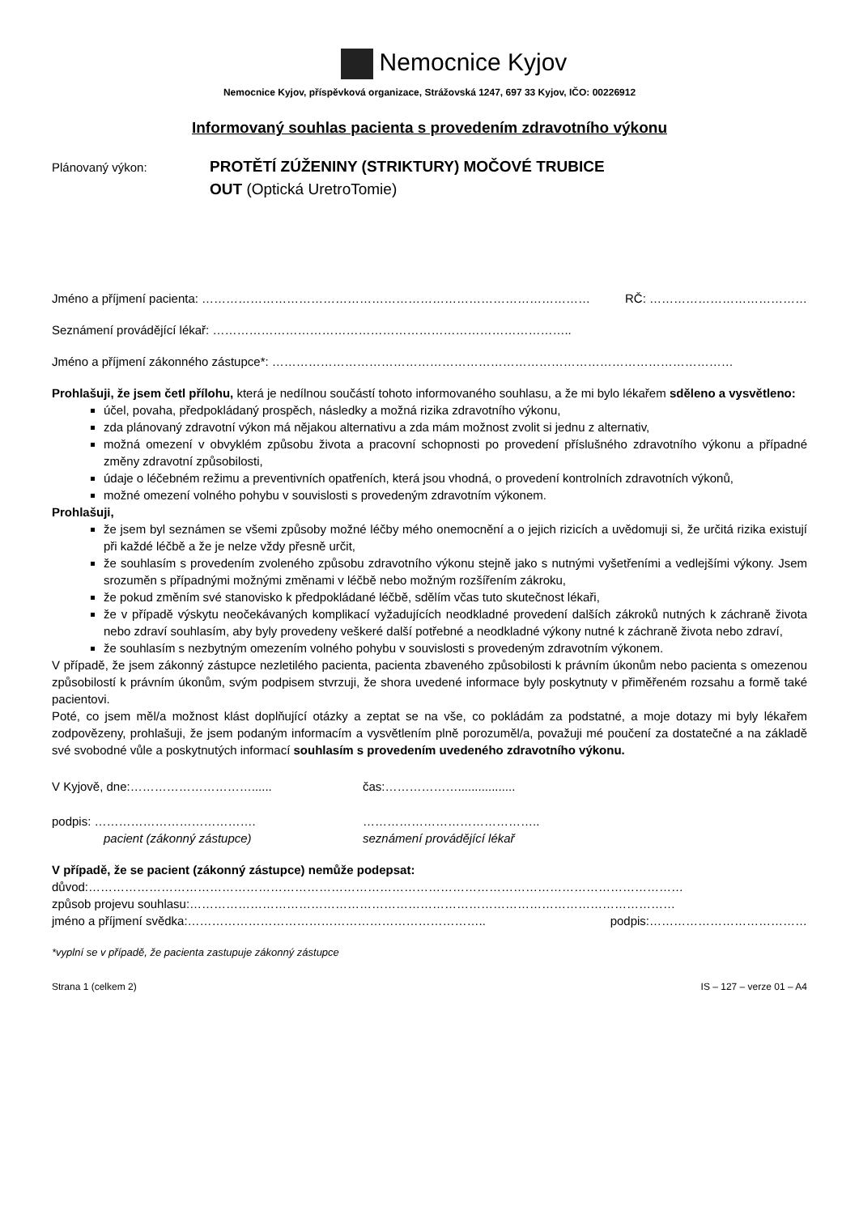Nemocnice Kyjov
Nemocnice Kyjov, příspěvková organizace, Strážovská 1247, 697 33 Kyjov, IČO: 00226912
Informovaný souhlas pacienta s provedením zdravotního výkonu
Plánovaný výkon:
PROTĚTÍ ZÚŽENINY (STRIKTURY) MOČOVÉ TRUBICE
OUT (Optická UretroTomie)
Jméno a příjmení pacienta: …………………………………………………………………………………… RČ: …………………………………
Seznámení provádějící lékař: ……………………………………………………………………………..
Jméno a příjmení zákonného zástupce*: ……………………………………………………………………………………………………
Prohlašuji, že jsem četl přílohu, která je nedílnou součástí tohoto informovaného souhlasu, a že mi bylo lékařem sděleno a vysvětleno:
účel, povaha, předpokládaný prospěch, následky a možná rizika zdravotního výkonu,
zda plánovaný zdravotní výkon má nějakou alternativu a zda mám možnost zvolit si jednu z alternativ,
možná omezení v obvyklém způsobu života a pracovní schopnosti po provedení příslušného zdravotního výkonu a případné změny zdravotní způsobilosti,
údaje o léčebném režimu a preventivních opatřeních, která jsou vhodná, o provedení kontrolních zdravotních výkonů,
možné omezení volného pohybu v souvislosti s provedeným zdravotním výkonem.
Prohlašuji,
že jsem byl seznámen se všemi způsoby možné léčby mého onemocnění a o jejich rizicích a uvědomuji si, že určitá rizika existují při každé léčbě a že je nelze vždy přesně určit,
že souhlasím s provedením zvoleného způsobu zdravotního výkonu stejně jako s nutnými vyšetřeními a vedlejšími výkony. Jsem srozuměn s případnými možnými změnami v léčbě nebo možným rozšířením zákroku,
že pokud změním své stanovisko k předpokládané léčbě, sdělím včas tuto skutečnost lékaři,
že v případě výskytu neočekávaných komplikací vyžadujících neodkladné provedení dalších zákroků nutných k záchraně života nebo zdraví souhlasím, aby byly provedeny veškeré další potřebné a neodkladné výkony nutné k záchraně života nebo zdraví,
že souhlasím s nezbytným omezením volného pohybu v souvislosti s provedeným zdravotním výkonem.
V případě, že jsem zákonný zástupce nezletilého pacienta, pacienta zbaveného způsobilosti k právním úkonům nebo pacienta s omezenou způsobilostí k právním úkonům, svým podpisem stvrzuji, že shora uvedené informace byly poskytnuty v přiměřeném rozsahu a formě také pacientovi.
Poté, co jsem měl/a možnost klást doplňující otázky a zeptat se na vše, co pokládám za podstatné, a moje dotazy mi byly lékařem zodpovězeny, prohlašuji, že jsem podaným informacím a vysvětlením plně porozuměl/a, považuji mé poučení za dostatečné a na základě své svobodné vůle a poskytnutých informací souhlasím s provedením uvedeného zdravotního výkonu.
V Kyjově, dne:…………………………...... čas:……………….................
podpis: …………………………………. ……………………………………..
pacient (zákonný zástupce) seznámení provádějící lékař
V případě, že se pacient (zákonný zástupce) nemůže podepsat:
důvod:…………………………………………………………………………………………………………………………………
způsob projevu souhlasu:…………………………………………………………………………………………………………
jméno a příjmení svědka:……………………………………………………………….. podpis:…………………………………
*vyplní se v případě, že pacienta zastupuje zákonný zástupce
Strana 1 (celkem 2) IS – 127 – verze 01 – A4